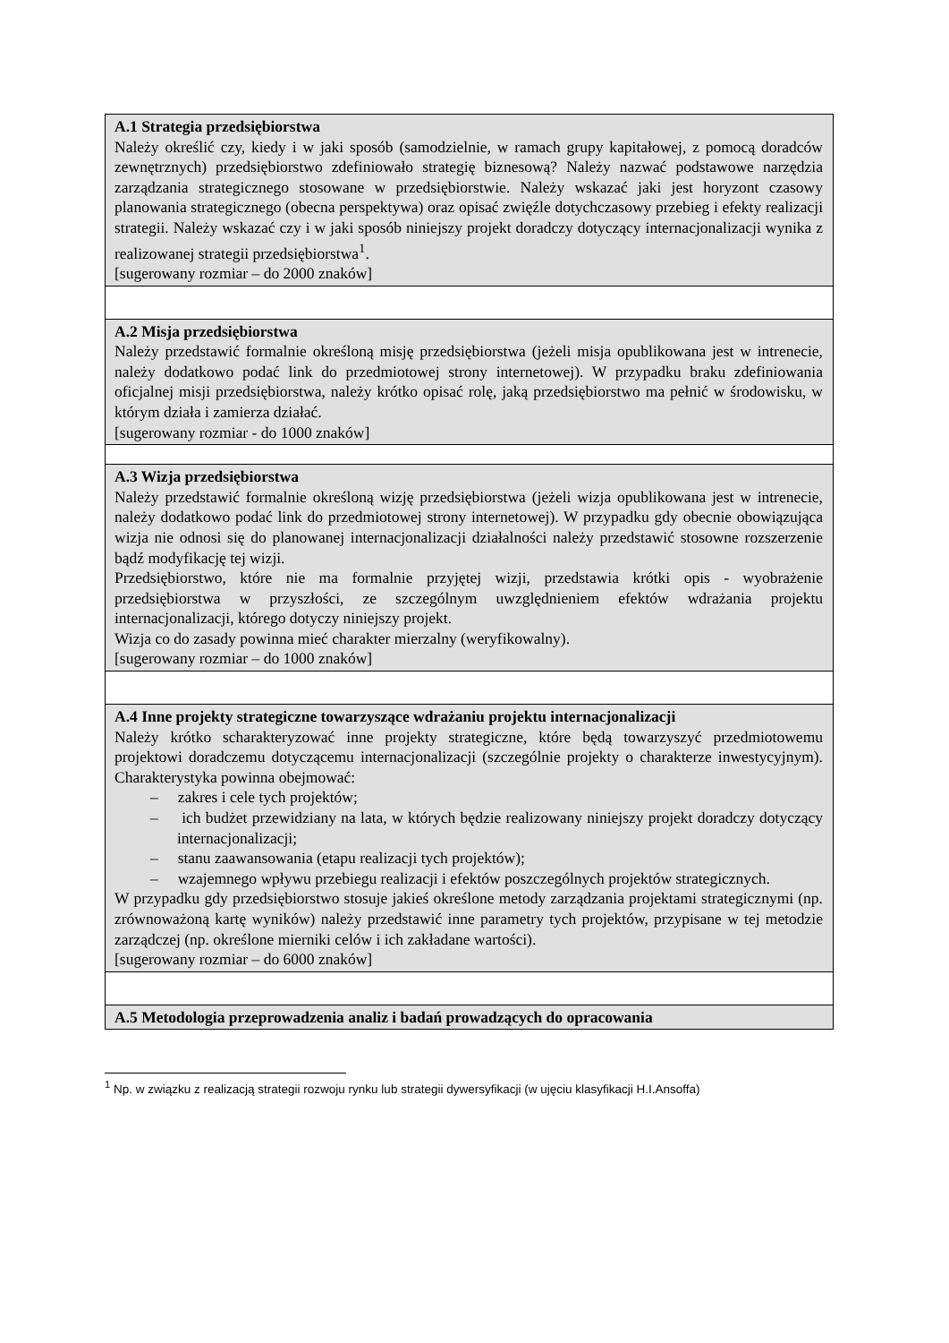| A.1 Strategia przedsiębiorstwa Należy określić czy, kiedy i w jaki sposób (samodzielnie, w ramach grupy kapitałowej, z pomocą doradców zewnętrznych) przedsiębiorstwo zdefiniowało strategię biznesową? Należy nazwać podstawowe narzędzia zarządzania strategicznego stosowane w przedsiębiorstwie. Należy wskazać jaki jest horyzont czasowy planowania strategicznego (obecna perspektywa) oraz opisać zwięźle dotychczasowy przebieg i efekty realizacji strategii. Należy wskazać czy i w jaki sposób niniejszy projekt doradczy dotyczący internacjonalizacji wynika z realizowanej strategii przedsiębiorstwa<sup>1</sup>. [sugerowany rozmiar – do 2000 znaków] |
| A.2 Misja przedsiębiorstwa Należy przedstawić formalnie określoną misję przedsiębiorstwa (jeżeli misja opublikowana jest w intrenecie, należy dodatkowo podać link do przedmiotowej strony internetowej). W przypadku braku zdefiniowania oficjalnej misji przedsiębiorstwa, należy krótko opisać rolę, jaką przedsiębiorstwo ma pełnić w środowisku, w którym działa i zamierza działać. [sugerowany rozmiar - do 1000 znaków] |
| A.3 Wizja przedsiębiorstwa Należy przedstawić formalnie określoną wizję przedsiębiorstwa (jeżeli wizja opublikowana jest w intrenecie, należy dodatkowo podać link do przedmiotowej strony internetowej). W przypadku gdy obecnie obowiązująca wizja nie odnosi się do planowanej internacjonalizacji działalności należy przedstawić stosowne rozszerzenie bądź modyfikację tej wizji. Przedsiębiorstwo, które nie ma formalnie przyjętej wizji, przedstawia krótki opis - wyobrażenie przedsiębiorstwa w przyszłości, ze szczególnym uwzględnieniem efektów wdrażania projektu internacjonalizacji, którego dotyczy niniejszy projekt. Wizja co do zasady powinna mieć charakter mierzalny (weryfikowalny). [sugerowany rozmiar – do 1000 znaków] |
| A.4 Inne projekty strategiczne towarzyszące wdrażaniu projektu internacjonalizacji Należy krótko scharakteryzować inne projekty strategiczne, które będą towarzyszyć przedmiotowemu projektowi doradczemu dotyczącemu internacjonalizacji (szczególnie projekty o charakterze inwestycyjnym). Charakterystyka powinna obejmować: – zakres i cele tych projektów; – ich budżet przewidziany na lata, w których będzie realizowany niniejszy projekt doradczy dotyczący internacjonalizacji; – stanu zaawansowania (etapu realizacji tych projektów); – wzajemnego wpływu przebiegu realizacji i efektów poszczególnych projektów strategicznych. W przypadku gdy przedsiębiorstwo stosuje jakieś określone metody zarządzania projektami strategicznymi (np. zrównoważoną kartę wyników) należy przedstawić inne parametry tych projektów, przypisane w tej metodzie zarządczej (np. określone mierniki celów i ich zakładane wartości). [sugerowany rozmiar – do 6000 znaków] |
| A.5 Metodologia przeprowadzenia analiz i badań prowadzących do opracowania |
<sup>1</sup> Np. w związku z realizacją strategii rozwoju rynku lub strategii dywersyfikacji (w ujęciu klasyfikacji H.I.Ansoffa)